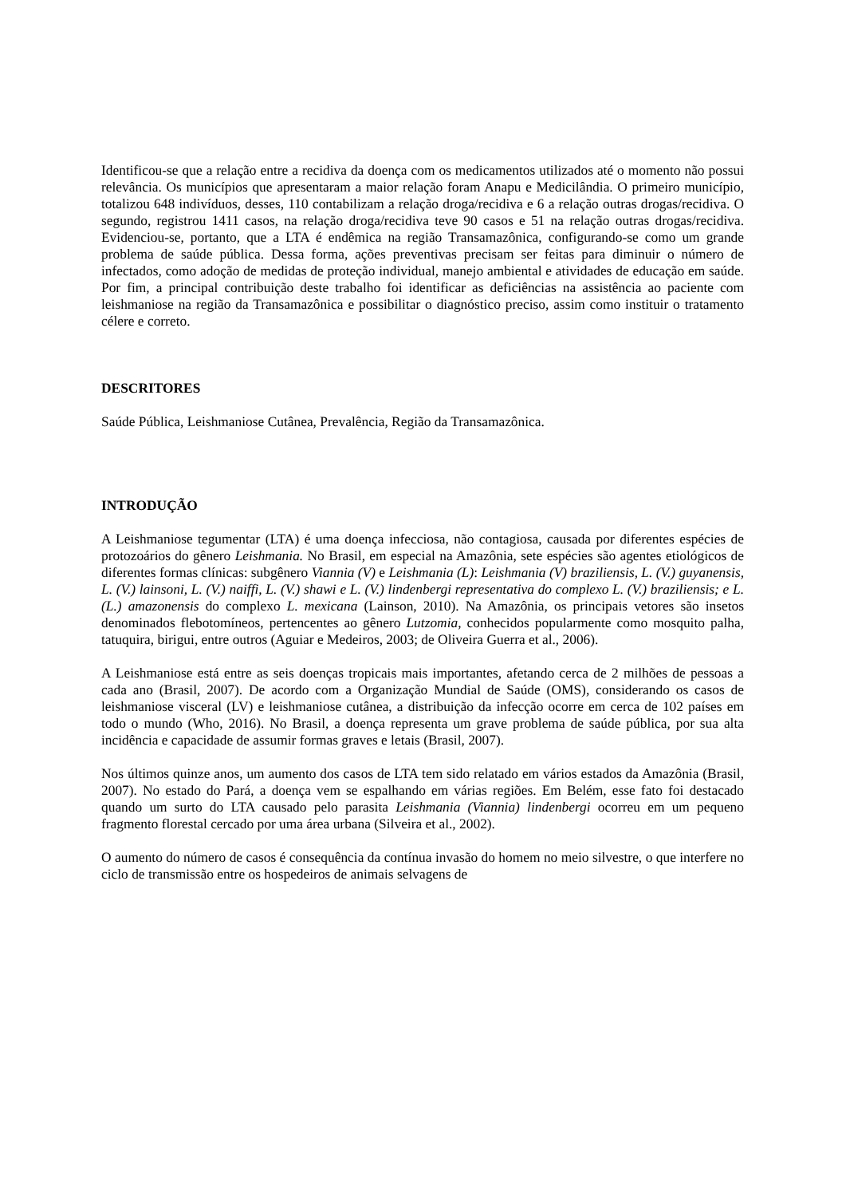Identificou-se que a relação entre a recidiva da doença com os medicamentos utilizados até o momento não possui relevância. Os municípios que apresentaram a maior relação foram Anapu e Medicilândia. O primeiro município, totalizou 648 indivíduos, desses, 110 contabilizam a relação droga/recidiva e 6 a relação outras drogas/recidiva. O segundo, registrou 1411 casos, na relação droga/recidiva teve 90 casos e 51 na relação outras drogas/recidiva. Evidenciou-se, portanto, que a LTA é endêmica na região Transamazônica, configurando-se como um grande problema de saúde pública. Dessa forma, ações preventivas precisam ser feitas para diminuir o número de infectados, como adoção de medidas de proteção individual, manejo ambiental e atividades de educação em saúde. Por fim, a principal contribuição deste trabalho foi identificar as deficiências na assistência ao paciente com leishmaniose na região da Transamazônica e possibilitar o diagnóstico preciso, assim como instituir o tratamento célere e correto.
DESCRITORES
Saúde Pública, Leishmaniose Cutânea, Prevalência, Região da Transamazônica.
INTRODUÇÃO
A Leishmaniose tegumentar (LTA) é uma doença infecciosa, não contagiosa, causada por diferentes espécies de protozoários do gênero Leishmania. No Brasil, em especial na Amazônia, sete espécies são agentes etiológicos de diferentes formas clínicas: subgênero Viannia (V) e Leishmania (L): Leishmania (V) braziliensis, L. (V.) guyanensis, L. (V.) lainsoni, L. (V.) naiffi, L. (V.) shawi e L. (V.) lindenbergi representativa do complexo L. (V.) braziliensis; e L. (L.) amazonensis do complexo L. mexicana (Lainson, 2010). Na Amazônia, os principais vetores são insetos denominados flebotomíneos, pertencentes ao gênero Lutzomia, conhecidos popularmente como mosquito palha, tatuquira, birigui, entre outros (Aguiar e Medeiros, 2003; de Oliveira Guerra et al., 2006).
A Leishmaniose está entre as seis doenças tropicais mais importantes, afetando cerca de 2 milhões de pessoas a cada ano (Brasil, 2007). De acordo com a Organização Mundial de Saúde (OMS), considerando os casos de leishmaniose visceral (LV) e leishmaniose cutânea, a distribuição da infecção ocorre em cerca de 102 países em todo o mundo (Who, 2016). No Brasil, a doença representa um grave problema de saúde pública, por sua alta incidência e capacidade de assumir formas graves e letais (Brasil, 2007).
Nos últimos quinze anos, um aumento dos casos de LTA tem sido relatado em vários estados da Amazônia (Brasil, 2007). No estado do Pará, a doença vem se espalhando em várias regiões. Em Belém, esse fato foi destacado quando um surto do LTA causado pelo parasita Leishmania (Viannia) lindenbergi ocorreu em um pequeno fragmento florestal cercado por uma área urbana (Silveira et al., 2002).
O aumento do número de casos é consequência da contínua invasão do homem no meio silvestre, o que interfere no ciclo de transmissão entre os hospedeiros de animais selvagens de